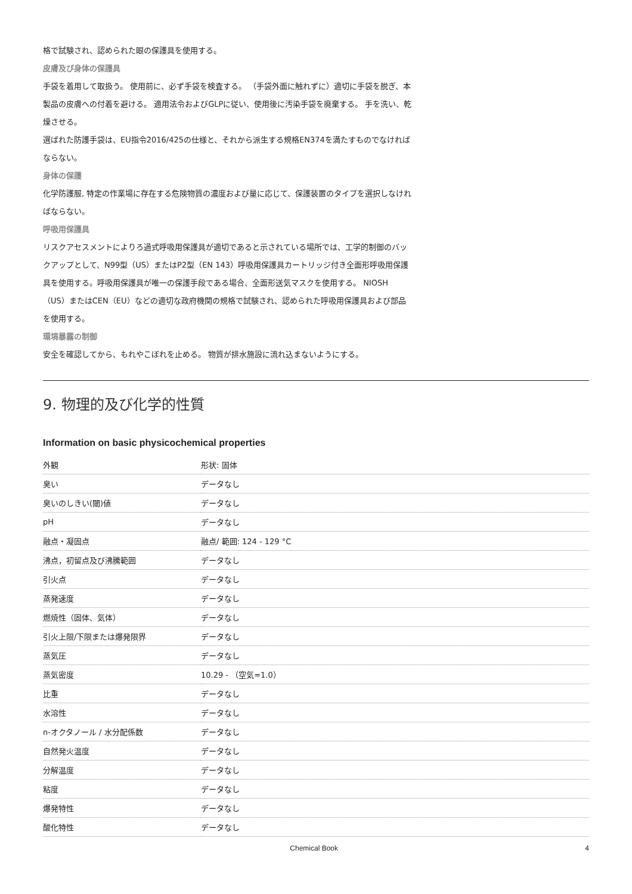格で試験され、認められた眼の保護具を使用する。
皮膚及び身体の保護具
手袋を着用して取扱う。 使用前に、必ず手袋を検査する。 （手袋外面に触れずに）適切に手袋を脱ぎ、本製品の皮膚への付着を避ける。 適用法令およびGLPに従い、使用後に汚染手袋を廃棄する。 手を洗い、乾燥させる。
選ばれた防護手袋は、EU指令2016/425の仕様と、それから派生する規格EN374を満たすものでなければならない。
身体の保護
化学防護服, 特定の作業場に存在する危険物質の濃度および量に応じて、保護装置のタイプを選択しなければならない。
呼吸用保護具
リスクアセスメントによりろ過式呼吸用保護具が適切であると示されている場所では、工学的制御のバックアップとして、N99型（US）またはP2型（EN 143）呼吸用保護具カートリッジ付き全面形呼吸用保護具を使用する。呼吸用保護具が唯一の保護手段である場合、全面形送気マスクを使用する。 NIOSH（US）またはCEN（EU）などの適切な政府機関の規格で試験され、認められた呼吸用保護具および部品を使用する。
環境暴露の制御
安全を確認してから、もれやこぼれを止める。 物質が排水施設に流れ込まないようにする。
9. 物理的及び化学的性質
Information on basic physicochemical properties
| 外観 | 形状: 固体 |
| 臭い | データなし |
| 臭いのしきい(閾)値 | データなし |
| pH | データなし |
| 融点・凝固点 | 融点/ 範囲: 124 - 129 °C |
| 沸点，初留点及び沸騰範囲 | データなし |
| 引火点 | データなし |
| 蒸発速度 | データなし |
| 燃焼性（固体、気体） | データなし |
| 引火上限/下限または爆発限界 | データなし |
| 蒸気圧 | データなし |
| 蒸気密度 | 10.29 - （空気=1.0） |
| 比重 | データなし |
| 水溶性 | データなし |
| n-オクタノール / 水分配係数 | データなし |
| 自然発火温度 | データなし |
| 分解温度 | データなし |
| 粘度 | データなし |
| 爆発特性 | データなし |
| 酸化特性 | データなし |
Chemical Book 4